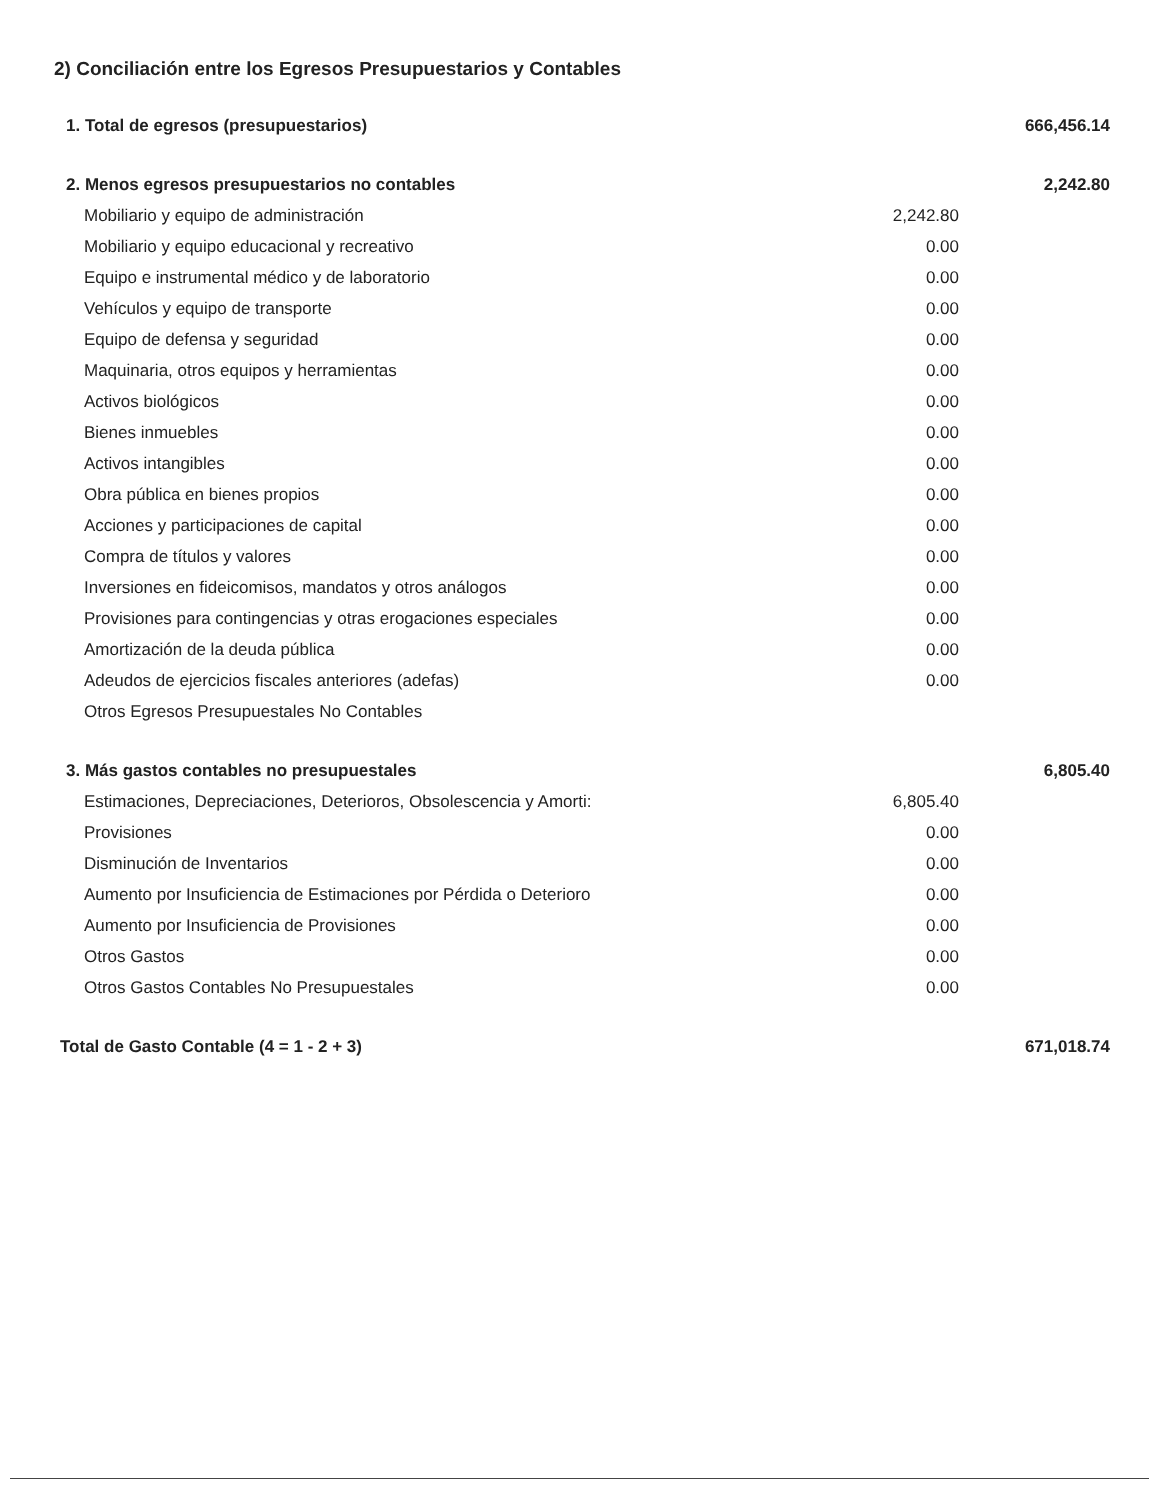2) Conciliación entre los Egresos Presupuestarios y Contables
| 1. Total de egresos (presupuestarios) | | 666,456.14 |
| 2. Menos egresos presupuestarios no contables | | 2,242.80 |
| Mobiliario y equipo de administración | 2,242.80 | |
| Mobiliario y equipo educacional y recreativo | 0.00 | |
| Equipo e instrumental médico y de laboratorio | 0.00 | |
| Vehículos y equipo de transporte | 0.00 | |
| Equipo de defensa y seguridad | 0.00 | |
| Maquinaria, otros equipos y herramientas | 0.00 | |
| Activos biológicos | 0.00 | |
| Bienes inmuebles | 0.00 | |
| Activos intangibles | 0.00 | |
| Obra pública en bienes propios | 0.00 | |
| Acciones y participaciones de capital | 0.00 | |
| Compra de títulos y valores | 0.00 | |
| Inversiones en fideicomisos, mandatos y otros análogos | 0.00 | |
| Provisiones para contingencias y otras erogaciones especiales | 0.00 | |
| Amortización de la deuda pública | 0.00 | |
| Adeudos de ejercicios fiscales anteriores (adefas) | 0.00 | |
| Otros Egresos Presupuestales No Contables | | |
| 3. Más gastos contables no presupuestales | | 6,805.40 |
| Estimaciones, Depreciaciones, Deterioros, Obsolescencia y Amorti: | 6,805.40 | |
| Provisiones | 0.00 | |
| Disminución de Inventarios | 0.00 | |
| Aumento por Insuficiencia de Estimaciones por Pérdida o Deterioro | 0.00 | |
| Aumento por Insuficiencia de Provisiones | 0.00 | |
| Otros Gastos | 0.00 | |
| Otros Gastos Contables No Presupuestales | 0.00 | |
| Total de Gasto Contable (4 = 1 - 2 + 3) | | 671,018.74 |